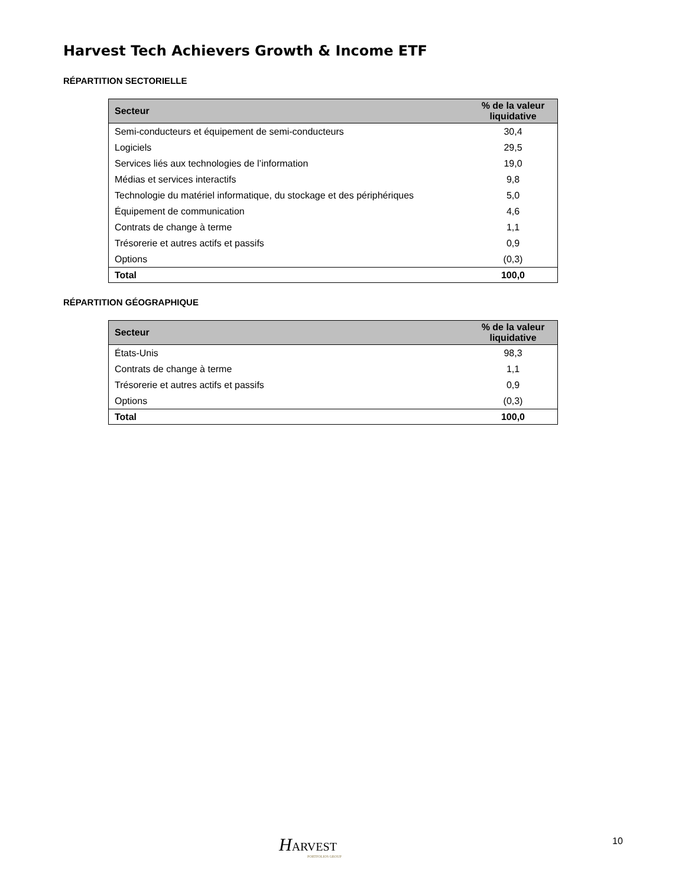Harvest Tech Achievers Growth & Income ETF
RÉPARTITION SECTORIELLE
| Secteur | % de la valeur liquidative |
| --- | --- |
| Semi-conducteurs et équipement de semi-conducteurs | 30,4 |
| Logiciels | 29,5 |
| Services liés aux technologies de l’information | 19,0 |
| Médias et services interactifs | 9,8 |
| Technologie du matériel informatique, du stockage et des périphériques | 5,0 |
| Équipement de communication | 4,6 |
| Contrats de change à terme | 1,1 |
| Trésorerie et autres actifs et passifs | 0,9 |
| Options | (0,3) |
| Total | 100,0 |
RÉPARTITION GÉOGRAPHIQUE
| Secteur | % de la valeur liquidative |
| --- | --- |
| États-Unis | 98,3 |
| Contrats de change à terme | 1,1 |
| Trésorerie et autres actifs et passifs | 0,9 |
| Options | (0,3) |
| Total | 100,0 |
HARVEST
PORTFOLIOS GROUP
10